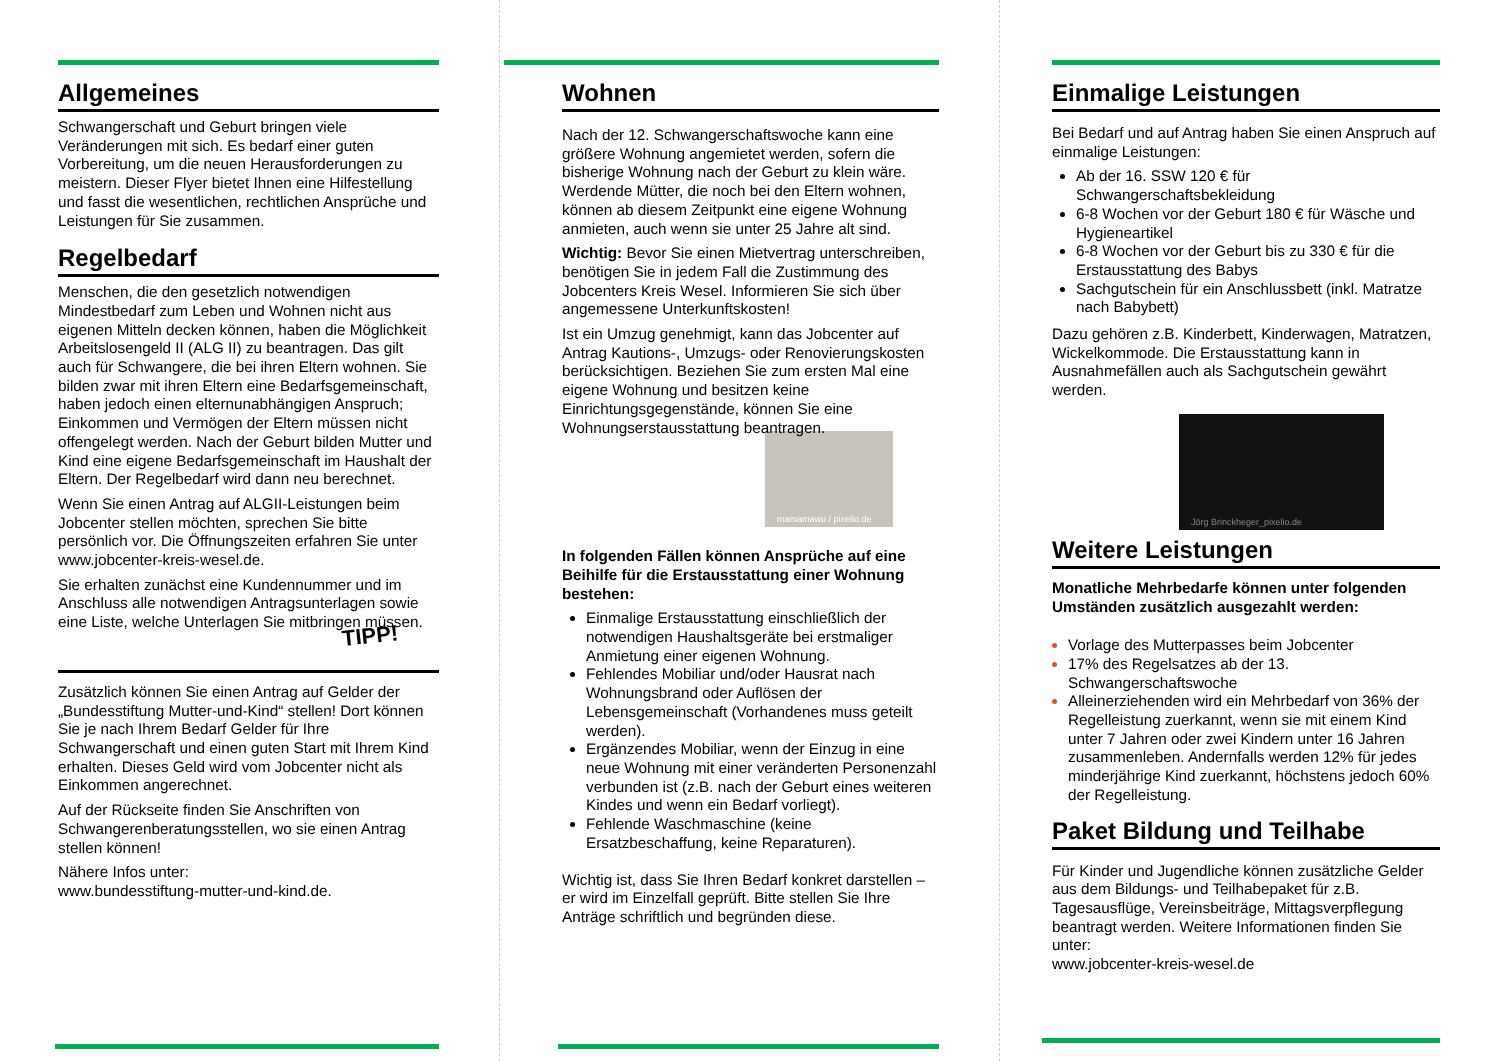Allgemeines
Schwangerschaft und Geburt bringen viele Veränderungen mit sich. Es bedarf einer guten Vorbereitung, um die neuen Herausforderungen zu meistern. Dieser Flyer bietet Ihnen eine Hilfestellung und fasst die wesentlichen, rechtlichen Ansprüche und Leistungen für Sie zusammen.
Regelbedarf
Menschen, die den gesetzlich notwendigen Mindestbedarf zum Leben und Wohnen nicht aus eigenen Mitteln decken können, haben die Möglichkeit Arbeitslosengeld II (ALG II) zu beantragen. Das gilt auch für Schwangere, die bei ihren Eltern wohnen. Sie bilden zwar mit ihren Eltern eine Bedarfsgemeinschaft, haben jedoch einen elternunabhängigen Anspruch; Einkommen und Vermögen der Eltern müssen nicht offengelegt werden. Nach der Geburt bilden Mutter und Kind eine eigene Bedarfsgemeinschaft im Haushalt der Eltern. Der Regelbedarf wird dann neu berechnet.
Wenn Sie einen Antrag auf ALGII-Leistungen beim Jobcenter stellen möchten, sprechen Sie bitte persönlich vor. Die Öffnungszeiten erfahren Sie unter www.jobcenter-kreis-wesel.de.
Sie erhalten zunächst eine Kundennummer und im Anschluss alle notwendigen Antragsunterlagen sowie eine Liste, welche Unterlagen Sie mitbringen müssen.
TIPP!
Zusätzlich können Sie einen Antrag auf Gelder der „Bundesstiftung Mutter-und-Kind“ stellen! Dort können Sie je nach Ihrem Bedarf Gelder für Ihre Schwangerschaft und einen guten Start mit Ihrem Kind erhalten. Dieses Geld wird vom Jobcenter nicht als Einkommen angerechnet.
Auf der Rückseite finden Sie Anschriften von Schwangerenberatungsstellen, wo sie einen Antrag stellen können!
Nähere Infos unter:
www.bundesstiftung-mutter-und-kind.de.
Wohnen
Nach der 12. Schwangerschaftswoche kann eine größere Wohnung angemietet werden, sofern die bisherige Wohnung nach der Geburt zu klein wäre. Werdende Mütter, die noch bei den Eltern wohnen, können ab diesem Zeitpunkt eine eigene Wohnung anmieten, auch wenn sie unter 25 Jahre alt sind.
Wichtig: Bevor Sie einen Mietvertrag unterschreiben, benötigen Sie in jedem Fall die Zustimmung des Jobcenters Kreis Wesel. Informieren Sie sich über angemessene Unterkunftskosten!
Ist ein Umzug genehmigt, kann das Jobcenter auf Antrag Kautions-, Umzugs- oder Renovierungskosten berücksichtigen. Beziehen Sie zum ersten Mal eine eigene Wohnung und besitzen keine Einrichtungsgegenstände, können Sie eine Wohnungserstausstattung beantragen.
mamamawu / pixelio.de
In folgenden Fällen können Ansprüche auf eine Beihilfe für die Erstausstattung einer Wohnung bestehen:
Einmalige Erstausstattung einschließlich der notwendigen Haushaltsgeräte bei erstmaliger Anmietung einer eigenen Wohnung.
Fehlendes Mobiliar und/oder Hausrat nach Wohnungsbrand oder Auflösen der Lebensgemeinschaft (Vorhandenes muss geteilt werden).
Ergänzendes Mobiliar, wenn der Einzug in eine neue Wohnung mit einer veränderten Personenzahl verbunden ist (z.B. nach der Geburt eines weiteren Kindes und wenn ein Bedarf vorliegt).
Fehlende Waschmaschine (keine Ersatzbeschaffung, keine Reparaturen).
Wichtig ist, dass Sie Ihren Bedarf konkret darstellen – er wird im Einzelfall geprüft. Bitte stellen Sie Ihre Anträge schriftlich und begründen diese.
Einmalige Leistungen
Bei Bedarf und auf Antrag haben Sie einen Anspruch auf einmalige Leistungen:
Ab der 16. SSW 120 € für Schwangerschaftsbekleidung
6-8 Wochen vor der Geburt 180 € für Wäsche und Hygieneartikel
6-8 Wochen vor der Geburt bis zu 330 € für die Erstausstattung des Babys
Sachgutschein für ein Anschlussbett (inkl. Matratze nach Babybett)
Dazu gehören z.B. Kinderbett, Kinderwagen, Matratzen, Wickelkommode. Die Erstausstattung kann in Ausnahmefällen auch als Sachgutschein gewährt werden.
Jörg Brinckheger_pixelio.de
Weitere Leistungen
Monatliche Mehrbedarfe können unter folgenden Umständen zusätzlich ausgezahlt werden:
Vorlage des Mutterpasses beim Jobcenter
17% des Regelsatzes ab der 13. Schwangerschaftswoche
Alleinerziehenden wird ein Mehrbedarf von 36% der Regelleistung zuerkannt, wenn sie mit einem Kind unter 7 Jahren oder zwei Kindern unter 16 Jahren zusammenleben. Andernfalls werden 12% für jedes minderjährige Kind zuerkannt, höchstens jedoch 60% der Regelleistung.
Paket Bildung und Teilhabe
Für Kinder und Jugendliche können zusätzliche Gelder aus dem Bildungs- und Teilhabepaket für z.B. Tagesausflüge, Vereinsbeiträge, Mittagsverpflegung beantragt werden. Weitere Informationen finden Sie unter:
www.jobcenter-kreis-wesel.de